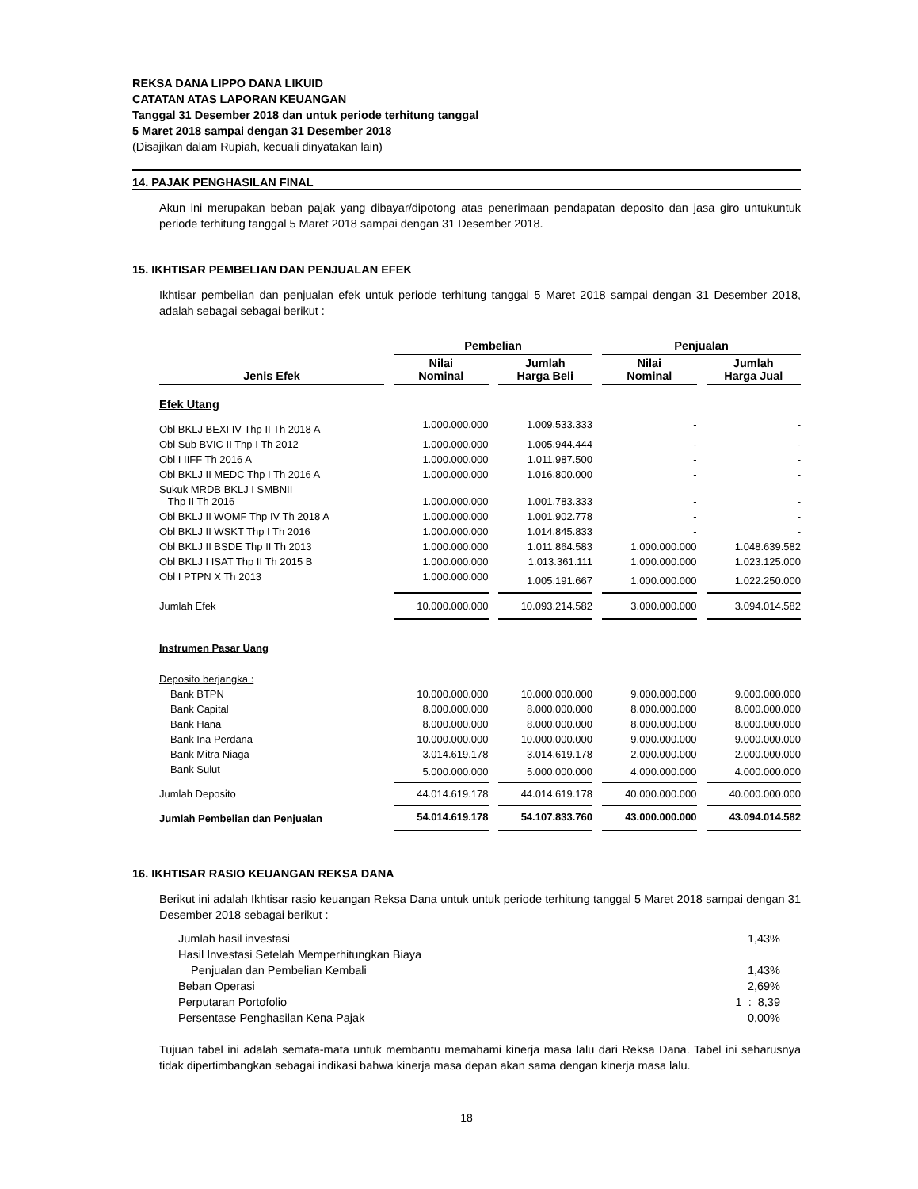REKSA DANA LIPPO DANA LIKUID
CATATAN ATAS LAPORAN KEUANGAN
Tanggal 31 Desember 2018 dan untuk periode terhitung tanggal
5 Maret 2018 sampai dengan 31 Desember 2018
(Disajikan dalam Rupiah, kecuali dinyatakan lain)
14. PAJAK PENGHASILAN FINAL
Akun ini merupakan beban pajak yang dibayar/dipotong atas penerimaan pendapatan deposito dan jasa giro untukuntuk periode terhitung tanggal 5 Maret 2018 sampai dengan 31 Desember 2018.
15. IKHTISAR PEMBELIAN DAN PENJUALAN EFEK
Ikhtisar pembelian dan penjualan efek untuk periode terhitung tanggal 5 Maret 2018 sampai dengan 31 Desember 2018, adalah sebagai sebagai berikut :
| | Pembelian | | Penjualan | |
| --- | --- | --- | --- | --- |
| Jenis Efek | Nilai Nominal | Jumlah Harga Beli | Nilai Nominal | Jumlah Harga Jual |
| Efek Utang | | | | |
| Obl BKLJ BEXI IV Thp II Th 2018 A | 1.000.000.000 | 1.009.533.333 | - | - |
| Obl Sub BVIC II Thp I Th 2012 | 1.000.000.000 | 1.005.944.444 | - | - |
| Obl I IIFF Th 2016 A | 1.000.000.000 | 1.011.987.500 | - | - |
| Obl BKLJ II MEDC Thp I Th 2016 A | 1.000.000.000 | 1.016.800.000 | - | - |
| Sukuk MRDB BKLJ I SMBNII Thp II Th 2016 | 1.000.000.000 | 1.001.783.333 | - | - |
| Obl BKLJ II WOMF Thp IV Th 2018 A | 1.000.000.000 | 1.001.902.778 | - | - |
| Obl BKLJ II WSKT Thp I Th 2016 | 1.000.000.000 | 1.014.845.833 | - | - |
| Obl BKLJ II BSDE Thp II Th 2013 | 1.000.000.000 | 1.011.864.583 | 1.000.000.000 | 1.048.639.582 |
| Obl BKLJ I ISAT Thp II Th 2015 B | 1.000.000.000 | 1.013.361.111 | 1.000.000.000 | 1.023.125.000 |
| Obl I PTPN X Th 2013 | 1.000.000.000 | 1.005.191.667 | 1.000.000.000 | 1.022.250.000 |
| Jumlah Efek | 10.000.000.000 | 10.093.214.582 | 3.000.000.000 | 3.094.014.582 |
| Instrumen Pasar Uang | | | | |
| Deposito berjangka : | | | | |
| Bank BTPN | 10.000.000.000 | 10.000.000.000 | 9.000.000.000 | 9.000.000.000 |
| Bank Capital | 8.000.000.000 | 8.000.000.000 | 8.000.000.000 | 8.000.000.000 |
| Bank Hana | 8.000.000.000 | 8.000.000.000 | 8.000.000.000 | 8.000.000.000 |
| Bank Ina Perdana | 10.000.000.000 | 10.000.000.000 | 9.000.000.000 | 9.000.000.000 |
| Bank Mitra Niaga | 3.014.619.178 | 3.014.619.178 | 2.000.000.000 | 2.000.000.000 |
| Bank Sulut | 5.000.000.000 | 5.000.000.000 | 4.000.000.000 | 4.000.000.000 |
| Jumlah Deposito | 44.014.619.178 | 44.014.619.178 | 40.000.000.000 | 40.000.000.000 |
| Jumlah Pembelian dan Penjualan | 54.014.619.178 | 54.107.833.760 | 43.000.000.000 | 43.094.014.582 |
16. IKHTISAR RASIO KEUANGAN REKSA DANA
Berikut ini adalah Ikhtisar rasio keuangan Reksa Dana untuk untuk periode terhitung tanggal 5 Maret 2018 sampai dengan 31 Desember 2018 sebagai berikut :
| Jumlah hasil investasi | 1,43% |
| Hasil Investasi Setelah Memperhitungkan Biaya Penjualan dan Pembelian Kembali | 1,43% |
| Beban Operasi | 2,69% |
| Perputaran Portofolio | 1 : 8,39 |
| Persentase Penghasilan Kena Pajak | 0,00% |
Tujuan tabel ini adalah semata-mata untuk membantu memahami kinerja masa lalu dari Reksa Dana. Tabel ini seharusnya tidak dipertimbangkan sebagai indikasi bahwa kinerja masa depan akan sama dengan kinerja masa lalu.
18